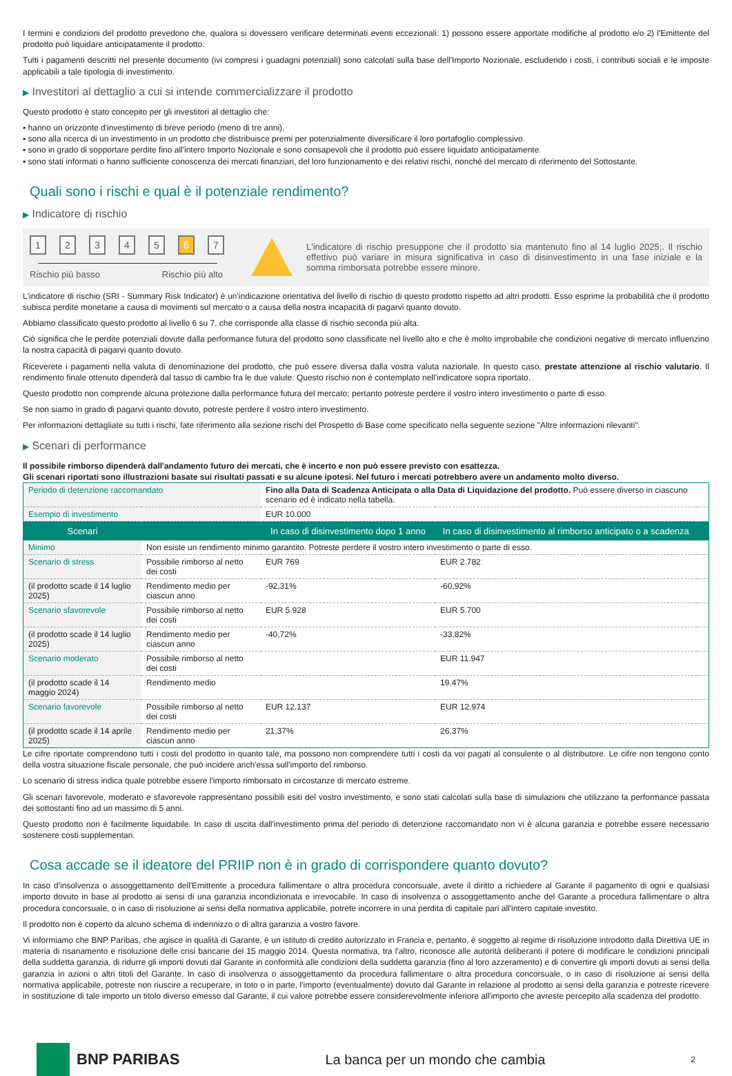I termini e condizioni del prodotto prevedono che, qualora si dovessero verificare determinati eventi eccezionali: 1) possono essere apportate modifiche al prodotto e/o 2) l'Emittente del prodotto può liquidare anticipatamente il prodotto.
Tutti i pagamenti descritti nel presente documento (ivi compresi i guadagni potenziali) sono calcolati sulla base dell'Importo Nozionale, escludendo i costi, i contributi sociali e le imposte applicabili a tale tipologia di investimento.
▶ Investitori al dettaglio a cui si intende commercializzare il prodotto
Questo prodotto è stato concepito per gli investitori al dettaglio che:
▪ hanno un orizzonte d'investimento di breve periodo (meno di tre anni).
▪ sono alla ricerca di un investimento in un prodotto che distribuisce premi per potenzialmente diversificare il loro portafoglio complessivo.
▪ sono in grado di sopportare perdite fino all'intero Importo Nozionale e sono consapevoli che il prodotto può essere liquidato anticipatamente.
▪ sono stati informati o hanno sufficiente conoscenza dei mercati finanziari, del loro funzionamento e dei relativi rischi, nonché del mercato di riferimento del Sottostante.
Quali sono i rischi e qual è il potenziale rendimento?
▶ Indicatore di rischio
12345 6 7
Rischio più basso Rischio più alto
L'indicatore di rischio presuppone che il prodotto sia mantenuto fino al 14 luglio 2025;. Il rischio effettivo può variare in misura significativa in caso di disinvestimento in una fase iniziale e la somma rimborsata potrebbe essere minore.
L'indicatore di rischio (SRI - Summary Risk Indicator) è un'indicazione orientativa del livello di rischio di questo prodotto rispetto ad altri prodotti. Esso esprime la probabilità che il prodotto subisca perdite monetarie a causa di movimenti sul mercato o a causa della nostra incapacità di pagarvi quanto dovuto.
Abbiamo classificato questo prodotto al livello 6 su 7, che corrisponde alla classe di rischio seconda più alta.
Ciò significa che le perdite potenziali dovute dalla performance futura del prodotto sono classificate nel livello alto e che è molto improbabile che condizioni negative di mercato influenzino la nostra capacità di pagarvi quanto dovuto.
Riceverete i pagamenti nella valuta di denominazione del prodotto, che può essere diversa dalla vostra valuta nazionale. In questo caso, prestate attenzione al rischio valutario. Il rendimento finale ottenuto dipenderà dal tasso di cambio fra le due valute. Questo rischio non è contemplato nell'indicatore sopra riportato.
Questo prodotto non comprende alcuna protezione dalla performance futura del mercato; pertanto potreste perdere il vostro intero investimento o parte di esso.
Se non siamo in grado di pagarvi quanto dovuto, potreste perdere il vostro intero investimento.
Per informazioni dettagliate su tutti i rischi, fate riferimento alla sezione rischi del Prospetto di Base come specificato nella seguente sezione "Altre informazioni rilevanti".
▶ Scenari di performance
Il possibile rimborso dipenderà dall'andamento futuro dei mercati, che è incerto e non può essere previsto con esattezza.
Gli scenari riportati sono illustrazioni basate sui risultati passati e su alcune ipotesi. Nel futuro i mercati potrebbero avere un andamento molto diverso.
| Periodo di detenzione raccomandato | | Fino alla Data di Scadenza Anticipata o alla Data di Liquidazione del prodotto. Può essere diverso in ciascuno scenario ed è indicato nella tabella. | | |
| Esempio di investimento | | EUR 10.000 | | |
| Scenari | | In caso di disinvestimento dopo 1 anno | In caso di disinvestimento al rimborso anticipato o a scadenza | |
| Minimo | Non esiste un rendimento minimo garantito. Potreste perdere il vostro intero investimento o parte di esso. | | | |
| Scenario di stress | Possibile rimborso al netto dei costi | EUR 769 | EUR 2.782 | |
| (il prodotto scade il 14 luglio 2025) | Rendimento medio per ciascun anno | -92,31% | -60,92% | |
| Scenario sfavorevole | Possibile rimborso al netto dei costi | EUR 5.928 | EUR 5.700 | |
| (il prodotto scade il 14 luglio 2025) | Rendimento medio per ciascun anno | -40,72% | -33,82% | |
| Scenario moderato | Possibile rimborso al netto dei costi | | EUR 11.947 | |
| (il prodotto scade il 14 maggio 2024) | Rendimento medio | | 19,47% | |
| Scenario favorevole | Possibile rimborso al netto dei costi | EUR 12.137 | EUR 12.974 | |
| (il prodotto scade il 14 aprile 2025) | Rendimento medio per ciascun anno | 21,37% | 26,37% | |
Le cifre riportate comprendono tutti i costi del prodotto in quanto tale, ma possono non comprendere tutti i costi da voi pagati al consulente o al distributore. Le cifre non tengono conto della vostra situazione fiscale personale, che può incidere anch'essa sull'importo del rimborso.
Lo scenario di stress indica quale potrebbe essere l'importo rimborsato in circostanze di mercato estreme.
Gli scenari favorevole, moderato e sfavorevole rappresentano possibili esiti del vostro investimento, e sono stati calcolati sulla base di simulazioni che utilizzano la performance passata dei sottostanti fino ad un massimo di 5 anni.
Questo prodotto non è facilmente liquidabile. In caso di uscita dall'investimento prima del periodo di detenzione raccomandato non vi è alcuna garanzia e potrebbe essere necessario sostenere costi supplementari.
Cosa accade se il ideatore del PRIIP non è in grado di corrispondere quanto dovuto?
In caso d'insolvenza o assoggettamento dell'Emittente a procedura fallimentare o altra procedura concorsuale, avete il diritto a richiedere al Garante il pagamento di ogni e qualsiasi importo dovuto in base al prodotto ai sensi di una garanzia incondizionata e irrevocabile. In caso di insolvenza o assoggettamento anche del Garante a procedura fallimentare o altra procedura concorsuale, o in caso di risoluzione ai sensi della normativa applicabile, potrete incorrere in una perdita di capitale pari all'intero capitale investito.
Il prodotto non è coperto da alcuno schema di indennizzo o di altra garanzia a vostro favore.
Vi informiamo che BNP Paribas, che agisce in qualità di Garante, è un istituto di credito autorizzato in Francia e, pertanto, è soggetto al regime di risoluzione introdotto dalla Direttiva UE in materia di risanamento e risoluzione delle crisi bancarie del 15 maggio 2014. Questa normativa, tra l'altro, riconosce alle autorità deliberanti il potere di modificare le condizioni principali della suddetta garanzia, di ridurre gli importi dovuti dal Garante in conformità alle condizioni della suddetta garanzia (fino al loro azzeramento) e di convertire gli importi dovuti ai sensi della garanzia in azioni o altri titoli del Garante. In caso di insolvenza o assoggettamento da procedura fallimentare o altra procedura concorsuale, o in caso di risoluzione ai sensi della normativa applicabile, potreste non riuscire a recuperare, in toto o in parte, l'importo (eventualmente) dovuto dal Garante in relazione al prodotto ai sensi della garanzia e potreste ricevere in sostituzione di tale importo un titolo diverso emesso dal Garante, il cui valore potrebbe essere considerevolmente inferiore all'importo che avreste percepito alla scadenza del prodotto.
BNP PARIBAS
La banca per un mondo che cambia
2